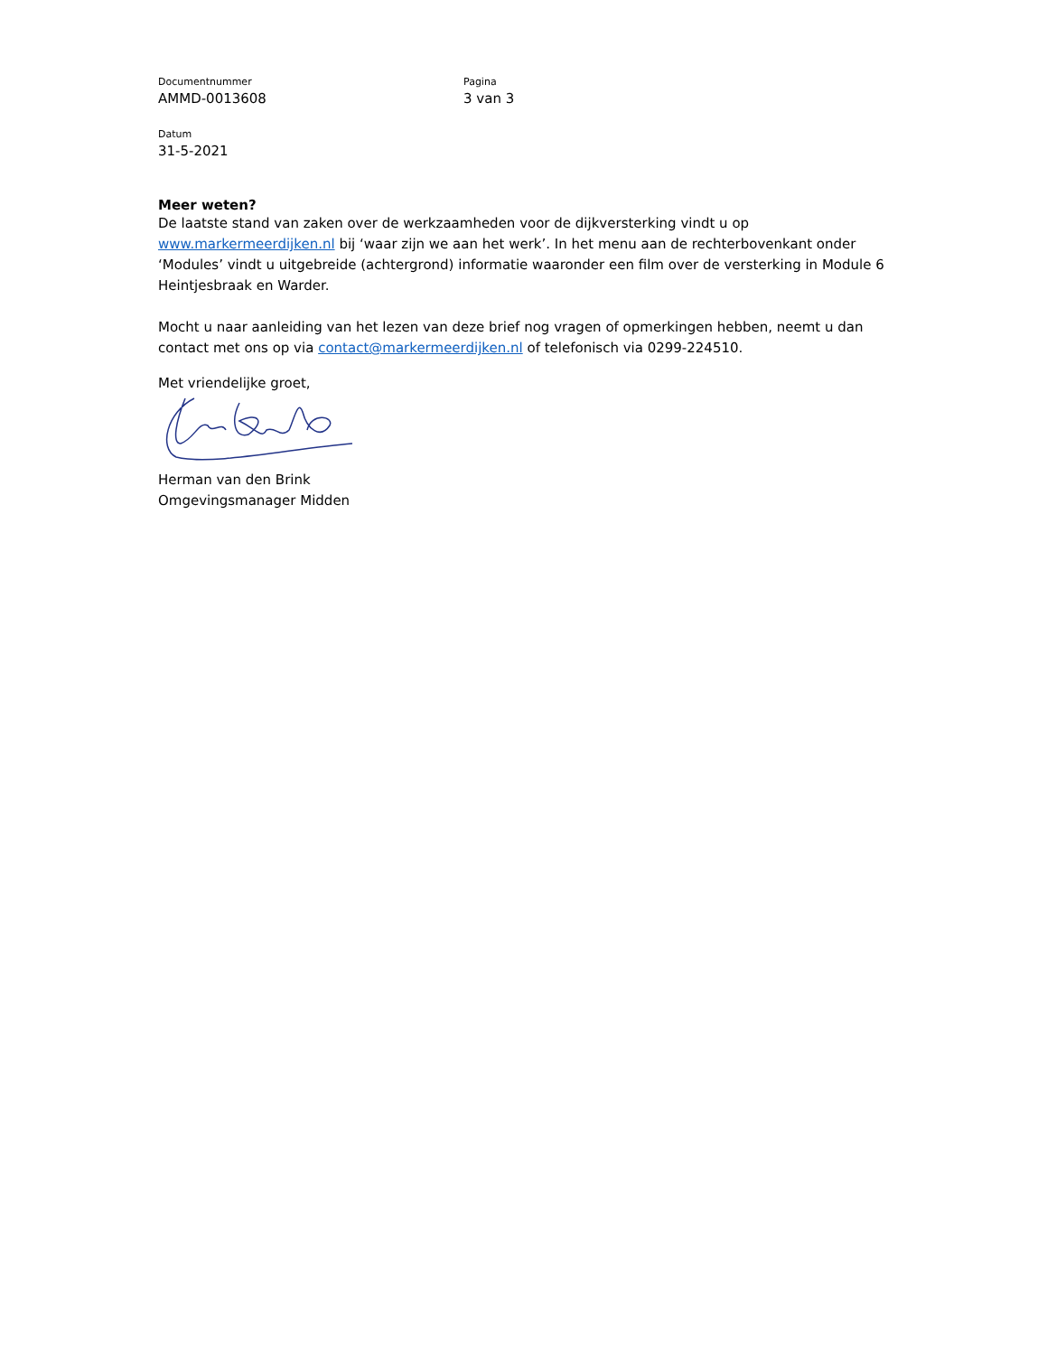Documentnummer
AMMD-0013608
Pagina
3 van 3
Datum
31-5-2021
Meer weten?
De laatste stand van zaken over de werkzaamheden voor de dijkversterking vindt u op www.markermeerdijken.nl bij ‘waar zijn we aan het werk’. In het menu aan de rechterbovenkant onder ‘Modules’ vindt u uitgebreide (achtergrond) informatie waaronder een film over de versterking in Module 6 Heintjesbraak en Warder.
Mocht u naar aanleiding van het lezen van deze brief nog vragen of opmerkingen hebben, neemt u dan contact met ons op via contact@markermeerdijken.nl of telefonisch via 0299-224510.
Met vriendelijke groet,
Herman van den Brink
Omgevingsmanager Midden